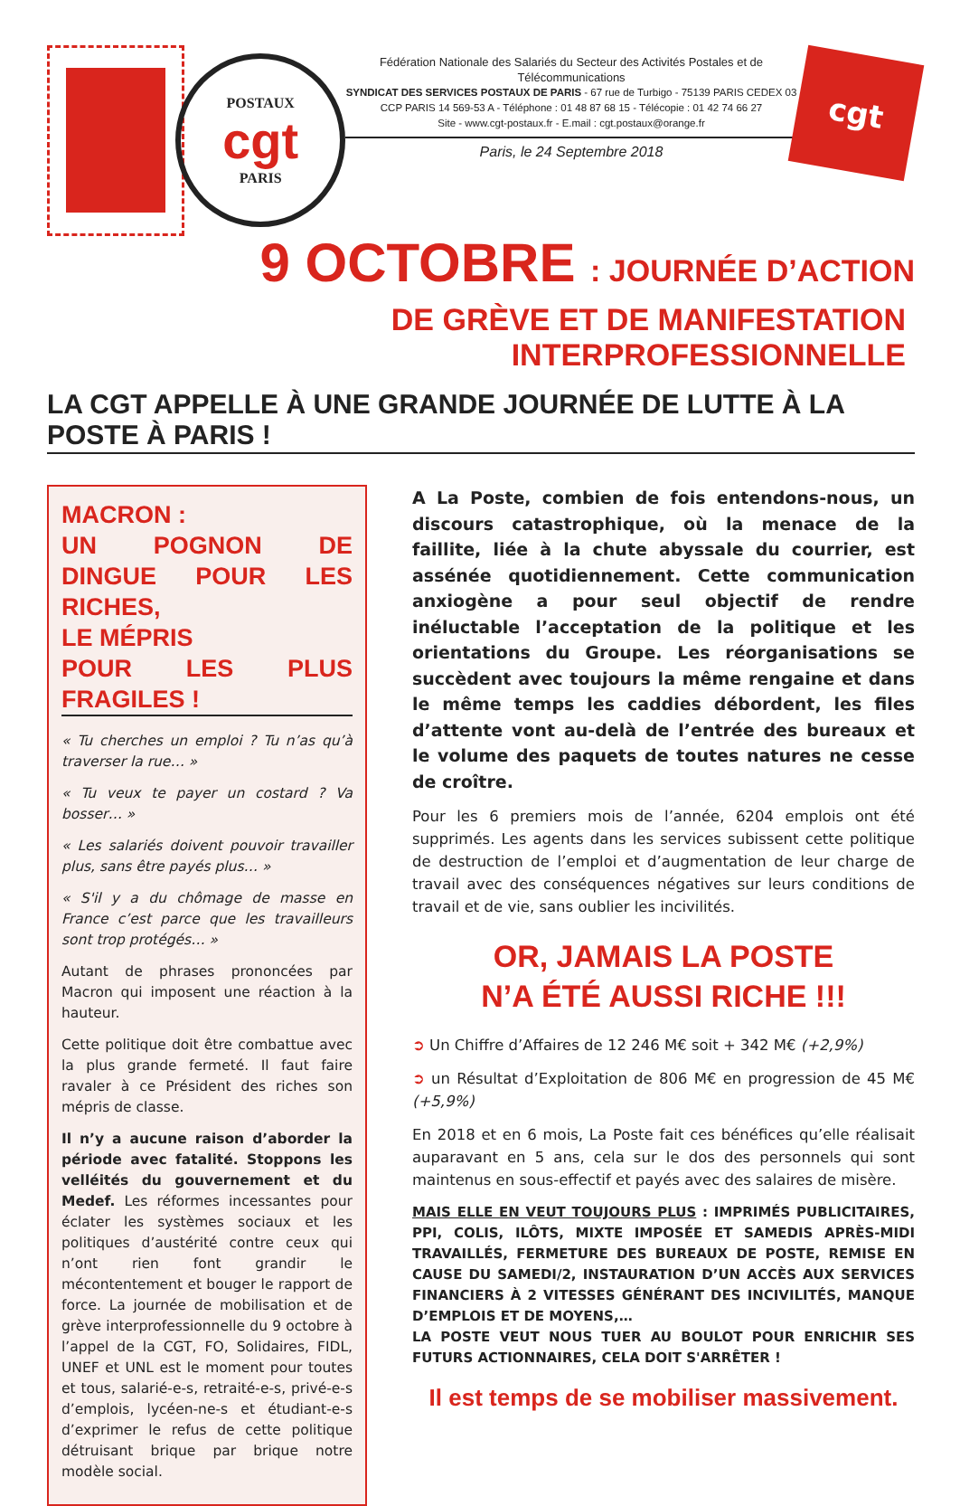POSTAUX
cgt
PARIS
Fédération Nationale des Salariés du Secteur des Activités Postales et de Télécommunications
SYNDICAT DES SERVICES POSTAUX DE PARIS - 67 rue de Turbigo - 75139 PARIS CEDEX 03
CCP PARIS 14 569-53 A - Téléphone : 01 48 87 68 15 - Télécopie : 01 42 74 66 27
Site - www.cgt-postaux.fr - E.mail : cgt.postaux@orange.fr
Paris, le 24 Septembre 2018
cgt
9 OCTOBRE : JOURNÉE D’ACTION
DE GRÈVE ET DE MANIFESTATION INTERPROFESSIONNELLE
LA CGT APPELLE À UNE GRANDE JOURNÉE DE LUTTE À LA POSTE À PARIS !
MACRON :
UN POGNON DE DINGUE POUR LES RICHES,
LE MÉPRIS
POUR LES PLUS FRAGILES !
« Tu cherches un emploi ? Tu n’as qu’à traverser la rue… »
« Tu veux te payer un costard ? Va bosser… »
« Les salariés doivent pouvoir travailler plus, sans être payés plus… »
« S'il y a du chômage de masse en France c’est parce que les travailleurs sont trop protégés… »
Autant de phrases prononcées par Macron qui imposent une réaction à la hauteur.
Cette politique doit être combattue avec la plus grande fermeté. Il faut faire ravaler à ce Président des riches son mépris de classe.
Il n’y a aucune raison d’aborder la période avec fatalité. Stoppons les velléités du gouvernement et du Medef. Les réformes incessantes pour éclater les systèmes sociaux et les politiques d’austérité contre ceux qui n’ont rien font grandir le mécontentement et bouger le rapport de force. La journée de mobilisation et de grève interprofessionnelle du 9 octobre à l’appel de la CGT, FO, Solidaires, FIDL, UNEF et UNL est le moment pour toutes et tous, salarié-e-s, retraité-e-s, privé-e-s d’emplois, lycéen-ne-s et étudiant-e-s d’exprimer le refus de cette politique détruisant brique par brique notre modèle social.
A La Poste, combien de fois entendons-nous, un discours catastrophique, où la menace de la faillite, liée à la chute abyssale du courrier, est assénée quotidiennement. Cette communication anxiogène a pour seul objectif de rendre inéluctable l’acceptation de la politique et les orientations du Groupe. Les réorganisations se succèdent avec toujours la même rengaine et dans le même temps les caddies débordent, les files d’attente vont au-delà de l’entrée des bureaux et le volume des paquets de toutes natures ne cesse de croître.
Pour les 6 premiers mois de l’année, 6204 emplois ont été supprimés. Les agents dans les services subissent cette politique de destruction de l’emploi et d’augmentation de leur charge de travail avec des conséquences négatives sur leurs conditions de travail et de vie, sans oublier les incivilités.
OR, JAMAIS LA POSTE
N’A ÉTÉ AUSSI RICHE !!!
➲ Un Chiffre d’Affaires de 12 246 M€ soit + 342 M€ (+2,9%)
➲ un Résultat d’Exploitation de 806 M€ en progression de 45 M€ (+5,9%)
En 2018 et en 6 mois, La Poste fait ces bénéfices qu’elle réalisait auparavant en 5 ans, cela sur le dos des personnels qui sont maintenus en sous-effectif et payés avec des salaires de misère.
MAIS ELLE EN VEUT TOUJOURS PLUS : IMPRIMÉS PUBLICITAIRES, PPI, COLIS, ILÔTS, MIXTE IMPOSÉE ET SAMEDIS APRÈS-MIDI TRAVAILLÉS, FERMETURE DES BUREAUX DE POSTE, REMISE EN CAUSE DU SAMEDI/2, INSTAURATION D’UN ACCÈS AUX SERVICES FINANCIERS À 2 VITESSES GÉNÉRANT DES INCIVILITÉS, MANQUE D’EMPLOIS ET DE MOYENS,…
LA POSTE VEUT NOUS TUER AU BOULOT POUR ENRICHIR SES FUTURS ACTIONNAIRES, CELA DOIT S'ARRÊTER !
Il est temps de se mobiliser massivement.